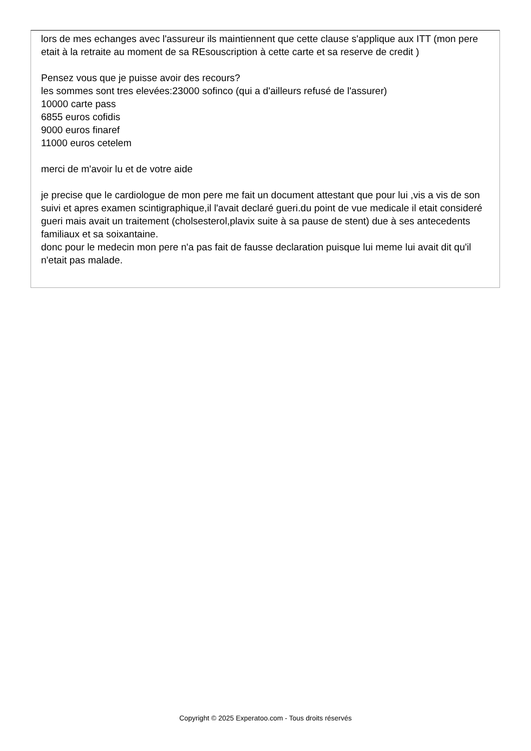lors de mes echanges avec l'assureur ils maintiennent que cette clause s'applique aux ITT (mon pere etait à la retraite au moment de sa REsouscription à cette carte et sa reserve de credit )
Pensez vous que je puisse avoir des recours?
les sommes sont tres elevées:23000 sofinco (qui a d'ailleurs refusé de l'assurer)
10000 carte pass
6855 euros cofidis
9000 euros finaref
11000 euros cetelem
merci de m'avoir lu et de votre aide
je precise que le cardiologue de mon pere me fait un document attestant que pour lui ,vis a vis de son suivi et apres examen scintigraphique,il l'avait declaré gueri.du point de vue medicale il etait consideré gueri mais avait un traitement (cholsesterol,plavix suite à sa pause de stent) due à ses antecedents familiaux et sa soixantaine.
donc pour le medecin mon pere n'a pas fait de fausse declaration puisque lui meme lui avait dit qu'il n'etait pas malade.
Copyright © 2025 Experatoo.com - Tous droits réservés